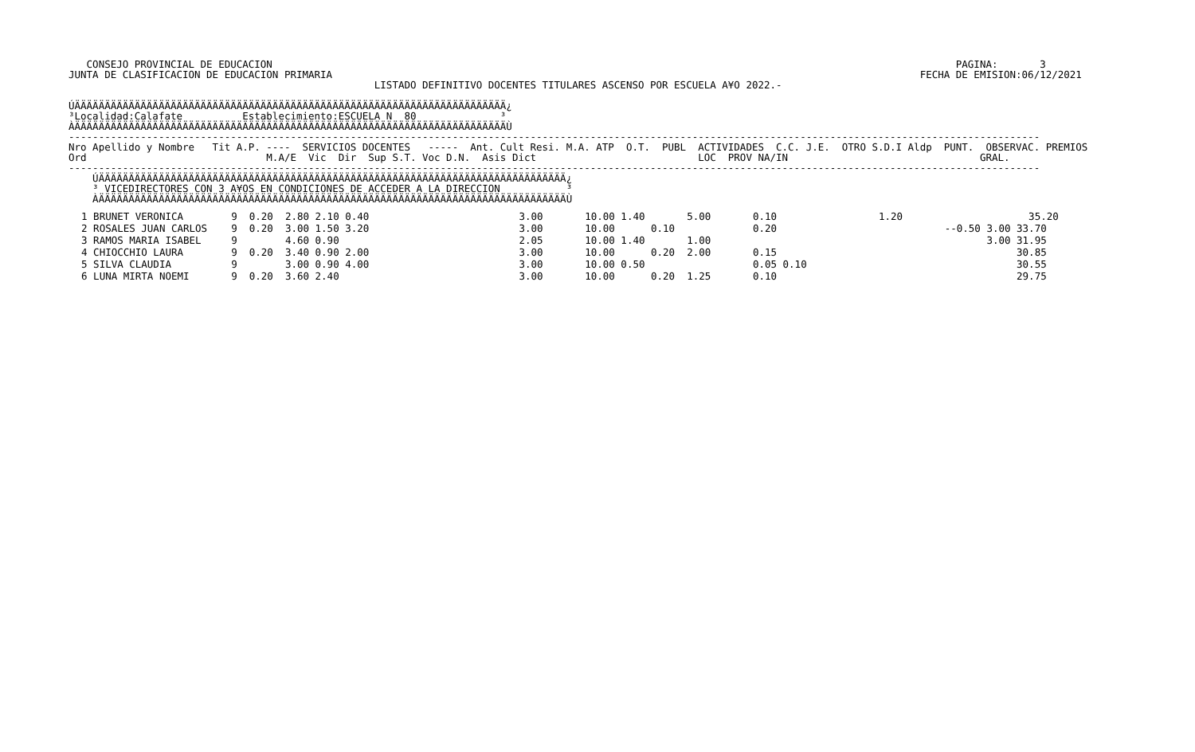CONSEJO PROVINCIAL DE EDUCACION                                                                                                                  PAGINA:       3
JUNTA DE CLASIFICACION DE EDUCACION PRIMARIA                                                                                                  FECHA DE EMISION:06/12/2021
                                                   LISTADO DEFINITIVO DOCENTES TITULARES ASCENSO POR ESCUELA A¥O 2022.-

ÚÄÄÄÄÄÄÄÄÄÄÄÄÄÄÄÄÄÄÄÄÄÄÄÄÄÄÄÄÄÄÄÄÄÄÄÄÄÄÄÄÄÄÄÄÄÄÄÄÄÄÄÄÄÄÄÄÄÄÄÄÄÄÄÄÄÄÄÄÄÄÄÄ¿
³Localidad:Calafate          Establecimiento:ESCUELA N  80              ³
ÀÄÄÄÄÄÄÄÄÄÄÄÄÄÄÄÄÄÄÄÄÄÄÄÄÄÄÄÄÄÄÄÄÄÄÄÄÄÄÄÄÄÄÄÄÄÄÄÄÄÄÄÄÄÄÄÄÄÄÄÄÄÄÄÄÄÄÄÄÄÄÄÄÙ
------------------------------------------------------------------------------------------------------------------------------------------------------------------
Nro Apellido y Nombre   Tit A.P. ----  SERVICIOS DOCENTES   -----  Ant. Cult Resi. M.A. ATP  O.T.  PUBL  ACTIVIDADES  C.C. J.E.  OTRO S.D.I Aldp  PUNT.  OBSERVAC. PREMIOS
Ord                              M.A/E  Vic  Dir  Sup S.T. Voc D.N.  Asis Dict                           LOC  PROV NA/IN                                GRAL.
------------------------------------------------------------------------------------------------------------------------------------------------------------------
    ÚÄÄÄÄÄÄÄÄÄÄÄÄÄÄÄÄÄÄÄÄÄÄÄÄÄÄÄÄÄÄÄÄÄÄÄÄÄÄÄÄÄÄÄÄÄÄÄÄÄÄÄÄÄÄÄÄÄÄÄÄÄÄÄÄÄÄÄÄÄÄÄÄÄÄÄÄÄÄ¿
    ³ VICEDIRECTORES CON 3 A¥OS EN CONDICIONES DE ACCEDER A LA DIRECCION           ³
    ÀÄÄÄÄÄÄÄÄÄÄÄÄÄÄÄÄÄÄÄÄÄÄÄÄÄÄÄÄÄÄÄÄÄÄÄÄÄÄÄÄÄÄÄÄÄÄÄÄÄÄÄÄÄÄÄÄÄÄÄÄÄÄÄÄÄÄÄÄÄÄÄÄÄÄÄÄÄÄÙ
| 1 BRUNET VERONICA 9 0.20 2.80 2.10 0.40 3.00 10.00 1.40 5.00 0.10 1.20 35.20 |
| 2 ROSALES JUAN CARLOS 9 0.20 3.00 1.50 3.20 3.00 10.00 0.10 0.20 --0.50 3.00 33.70 |
| 3 RAMOS MARIA ISABEL 9 4.60 0.90 2.05 10.00 1.40 1.00 3.00 31.95 |
| 4 CHIOCCHIO LAURA 9 0.20 3.40 0.90 2.00 3.00 10.00 0.20 2.00 0.15 30.85 |
| 5 SILVA CLAUDIA 9 3.00 0.90 4.00 3.00 10.00 0.50 0.05 0.10 30.55 |
| 6 LUNA MIRTA NOEMI 9 0.20 3.60 2.40 3.00 10.00 0.20 1.25 0.10 29.75 |